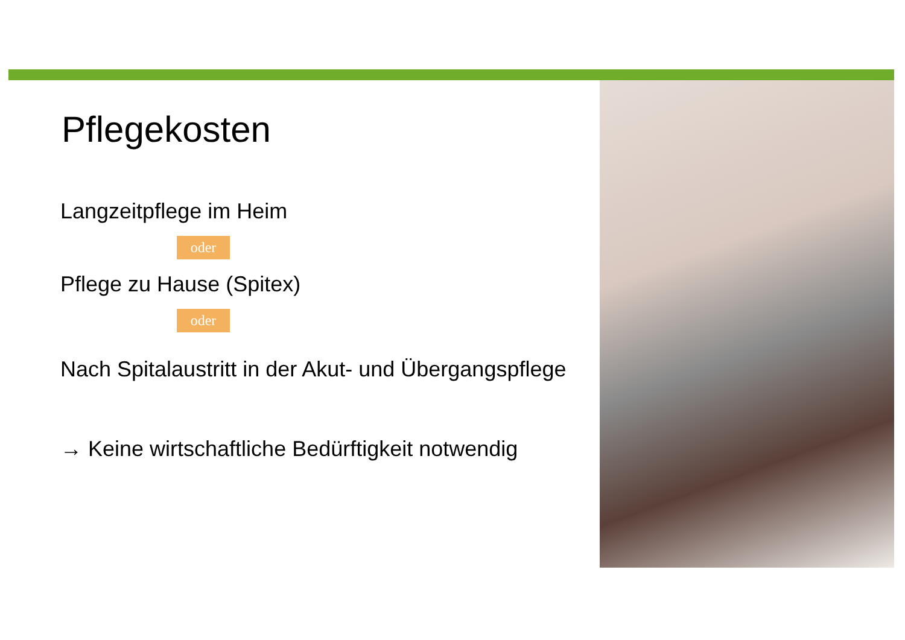Pflegekosten
Langzeitpflege im Heim
oder
Pflege zu Hause (Spitex)
oder
Nach Spitalaustritt in der Akut- und Übergangspflege
→ Keine wirtschaftliche Bedürftigkeit notwendig